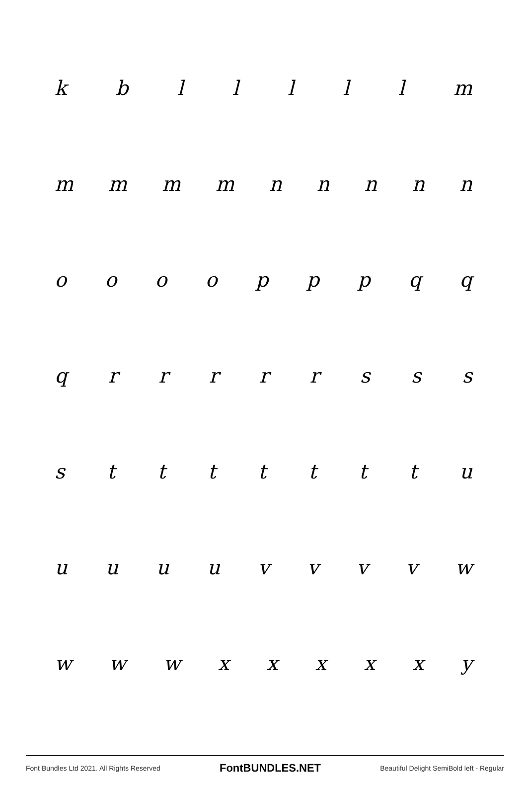kblllllm
mmmmnnnnn
oooopppqq
qrrrrrsss
stttttttu
uuuuvvvvw
wwwxxxxxy
Font Bundles Ltd 2021. All Rights Reserved FontBUNDLES.NET Beautiful Delight SemiBold left - Regular